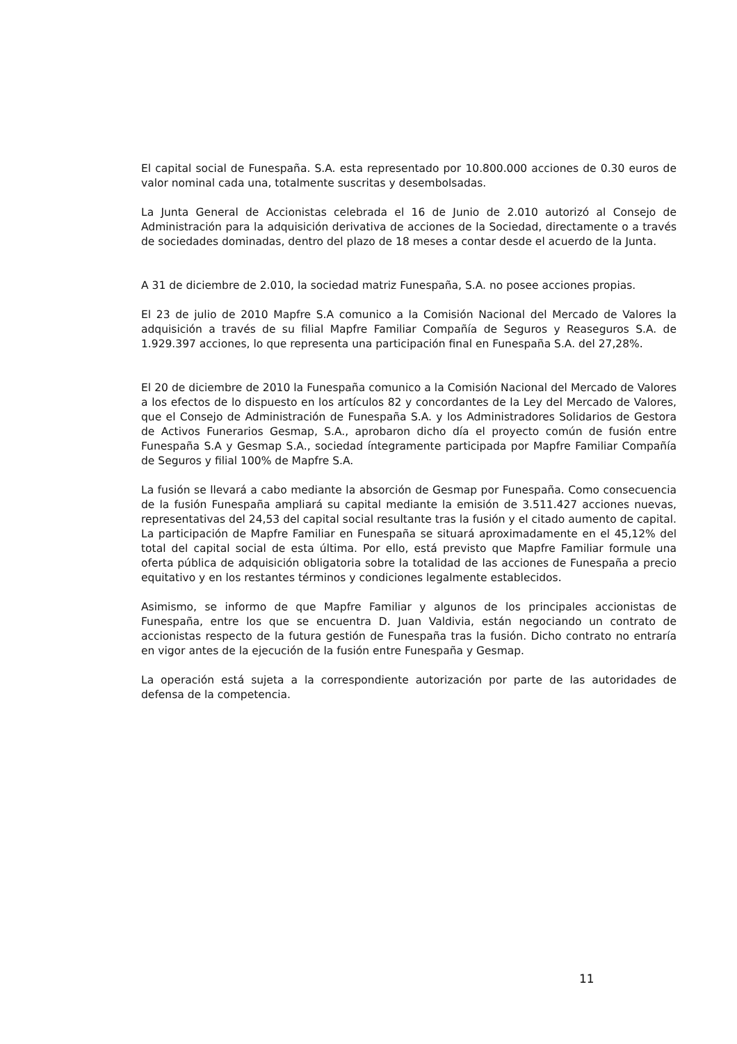El capital social de Funespaña. S.A. esta representado por 10.800.000 acciones de 0.30 euros de valor nominal cada una, totalmente suscritas y desembolsadas.
La Junta General de Accionistas celebrada el 16 de Junio de 2.010 autorizó al Consejo de Administración para la adquisición derivativa de acciones de la Sociedad, directamente o a través de sociedades dominadas, dentro del plazo de 18 meses a contar desde el acuerdo de la Junta.
A 31 de diciembre de 2.010, la sociedad matriz Funespaña, S.A. no posee acciones propias.
El 23 de julio de 2010 Mapfre S.A comunico a la Comisión Nacional del Mercado de Valores la adquisición a través de su filial Mapfre Familiar Compañía de Seguros y Reaseguros S.A. de 1.929.397 acciones, lo que representa una participación final en Funespaña S.A. del 27,28%.
El 20 de diciembre de 2010 la Funespaña comunico a la Comisión Nacional del Mercado de Valores a los efectos de lo dispuesto en los artículos 82 y concordantes de la Ley del Mercado de Valores, que el Consejo de Administración de Funespaña S.A. y los Administradores Solidarios de Gestora de Activos Funerarios Gesmap, S.A., aprobaron dicho día el proyecto común de fusión entre Funespaña S.A y Gesmap S.A., sociedad íntegramente participada por Mapfre Familiar Compañía de Seguros y filial 100% de Mapfre S.A.
La fusión se llevará a cabo mediante la absorción de Gesmap por Funespaña. Como consecuencia de la fusión Funespaña ampliará su capital mediante la emisión de 3.511.427 acciones nuevas, representativas del 24,53 del capital social resultante tras la fusión y el citado aumento de capital. La participación de Mapfre Familiar en Funespaña se situará aproximadamente en el 45,12% del total del capital social de esta última. Por ello, está previsto que Mapfre Familiar formule una oferta pública de adquisición obligatoria sobre la totalidad de las acciones de Funespaña a precio equitativo y en los restantes términos y condiciones legalmente establecidos.
Asimismo, se informo de que Mapfre Familiar y algunos de los principales accionistas de Funespaña, entre los que se encuentra D. Juan Valdivia, están negociando un contrato de accionistas respecto de la futura gestión de Funespaña tras la fusión. Dicho contrato no entraría en vigor antes de la ejecución de la fusión entre Funespaña y Gesmap.
La operación está sujeta a la correspondiente autorización por parte de las autoridades de defensa de la competencia.
11